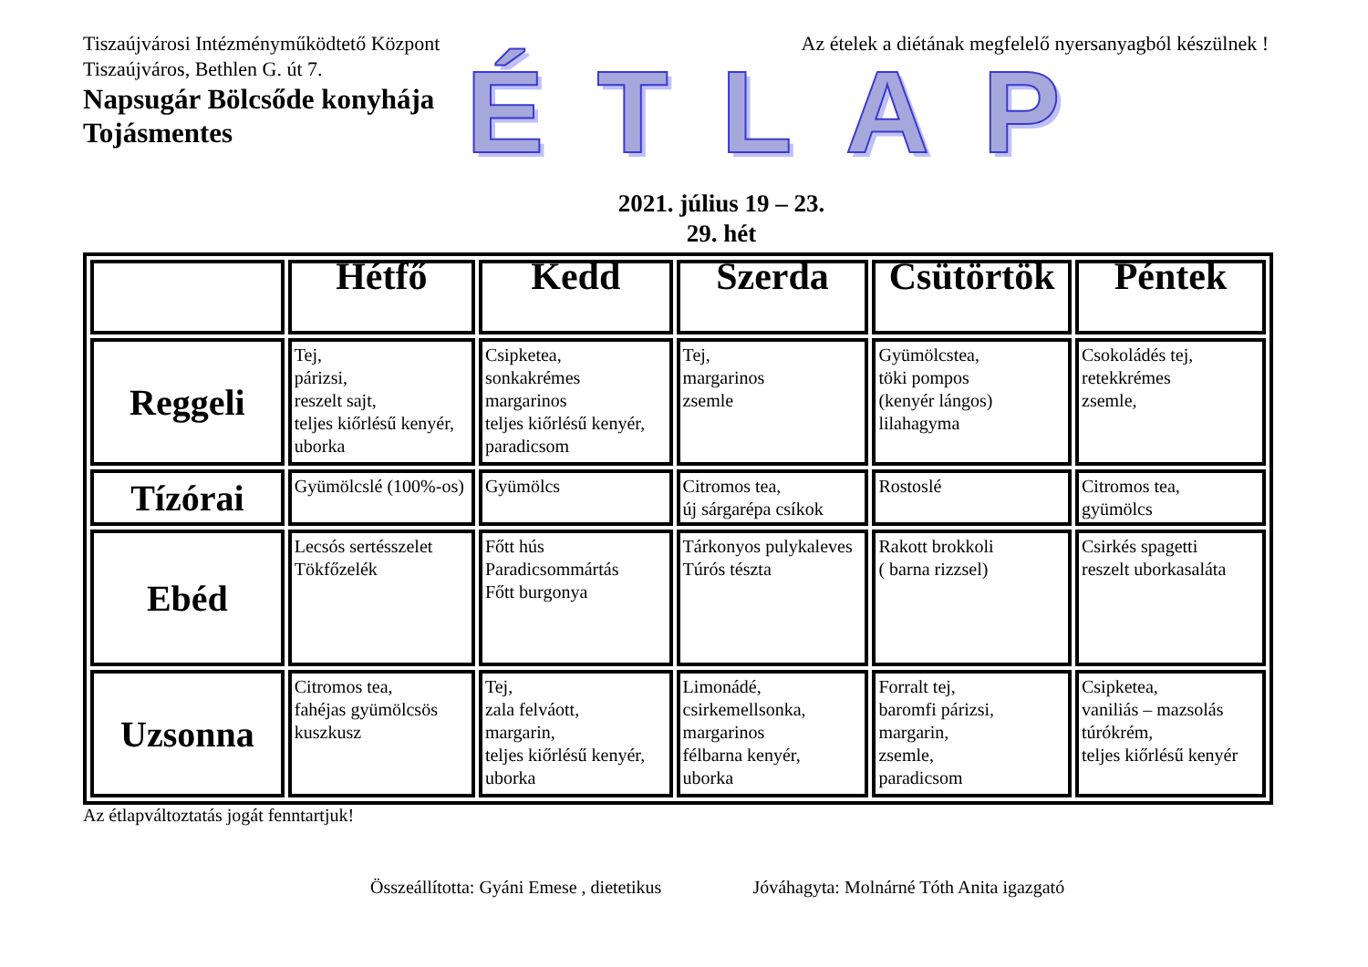Tiszaújvárosi Intézményműködtető Központ Az ételek a diétának megfelelő nyersanyagból készülnek !
Tiszaújváros, Bethlen G. út 7.
Napsugár Bölcsőde konyhája
Tojásmentes
ÉTLAP
2021. július 19 – 23.
29. hét
| | Hétfő | Kedd | Szerda | Csütörtök | Péntek |
| --- | --- | --- | --- | --- | --- |
| Reggeli | Tej, párizsi, reszelt sajt, teljes kiőrlésű kenyér, uborka | Csipketea, sonkakrémes margarinos teljes kiőrlésű kenyér, paradicsom | Tej, margarinos zsemle | Gyümölcstea, töki pompos (kenyér lángos) lilahagyma | Csokoládés tej, retekkrémes zsemle, |
| Tízórai | Gyümölcslé (100%-os) | Gyümölcs | Citromos tea, új sárgarépa csíkok | Rostoslé | Citromos tea, gyümölcs |
| Ebéd | Lecsós sertésszelet Tökfőzelék | Főtt hús Paradicsommártás Főtt burgonya | Tárkonyos pulykaleves Túrós tészta | Rakott brokkoli ( barna rizzsel) | Csirkés spagetti reszelt uborkasaláta |
| Uzsonna | Citromos tea, fahéjas gyümölcsös kuszkusz | Tej, zala felváott, margarin, teljes kiőrlésű kenyér, uborka | Limonádé, csirkemellsonka, margarinos félbarna kenyér, uborka | Forralt tej, baromfi párizsi, margarin, zsemle, paradicsom | Csipketea, vaniliás – mazsolás túrókrém, teljes kiőrlésű kenyér |
Az étlapváltoztatás jogát fenntartjuk!
Összeállította: Gyáni Emese , dietetikus Jóváhagyta: Molnárné Tóth Anita igazgató